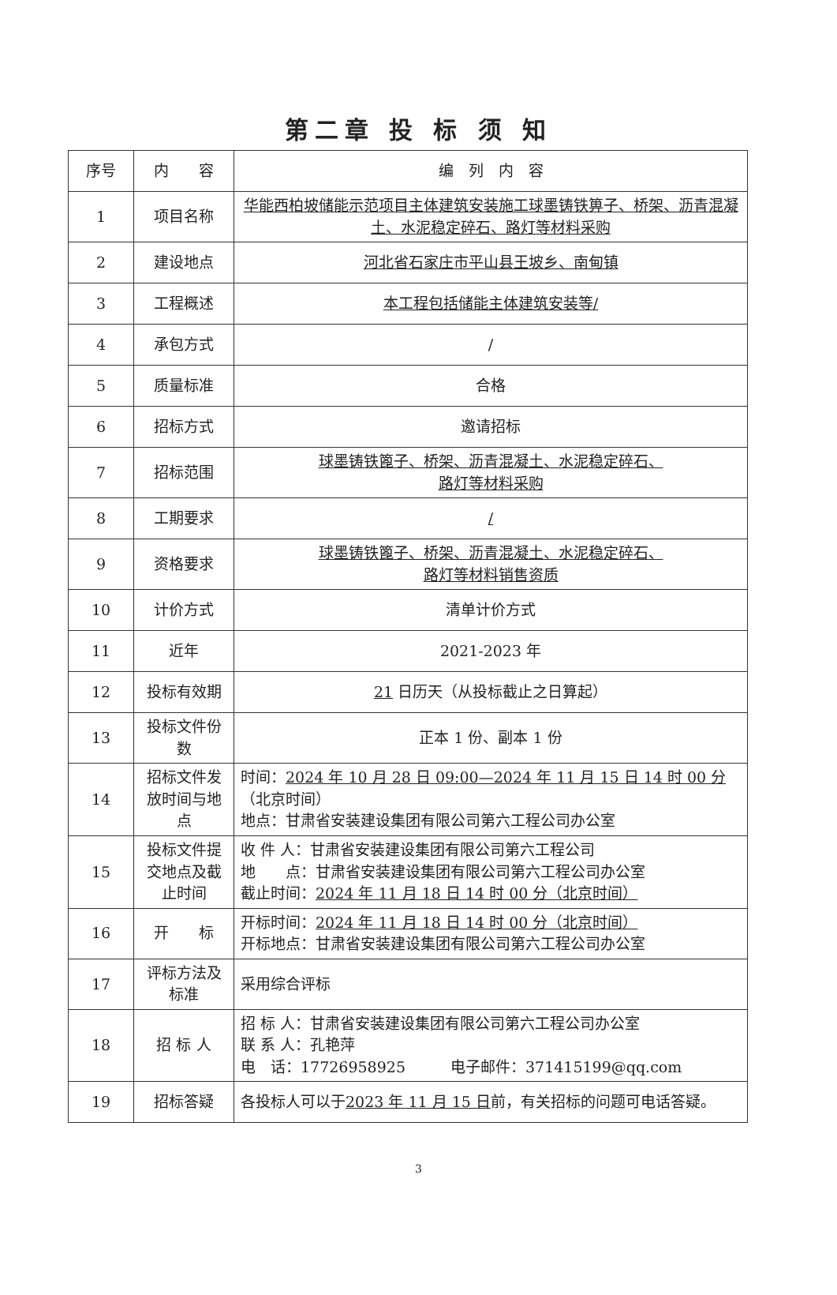第二章 投 标 须 知
| 序号 | 内 容 | 编 列 内 容 |
| --- | --- | --- |
| 1 | 项目名称 | 华能西柏坡储能示范项目主体建筑安装施工球墨铸铁箅子、桥架、沥青混凝土、水泥稳定碎石、路灯等材料采购 |
| 2 | 建设地点 | 河北省石家庄市平山县王坡乡、南甸镇 |
| 3 | 工程概述 | 本工程包括储能主体建筑安装等/ |
| 4 | 承包方式 | / |
| 5 | 质量标准 | 合格 |
| 6 | 招标方式 | 邀请招标 |
| 7 | 招标范围 | 球墨铸铁篦子、桥架、沥青混凝土、水泥稳定碎石、 路灯等材料采购 |
| 8 | 工期要求 | / |
| 9 | 资格要求 | 球墨铸铁篦子、桥架、沥青混凝土、水泥稳定碎石、 路灯等材料销售资质 |
| 10 | 计价方式 | 清单计价方式 |
| 11 | 近年 | 2021-2023 年 |
| 12 | 投标有效期 | 21 日历天（从投标截止之日算起） |
| 13 | 投标文件份数 | 正本 1 份、副本 1 份 |
| 14 | 招标文件发放时间与地点 | 时间： 2024 年 10 月 28 日 09:00—2024 年 11 月 15 日 14 时 00 分 （北京时间） 地点：甘肃省安装建设集团有限公司第六工程公司办公室 |
| 15 | 投标文件提交地点及截止时间 | 收 件 人：甘肃省安装建设集团有限公司第六工程公司 地 点：甘肃省安装建设集团有限公司第六工程公司办公室 截止时间： 2024 年 11 月 18 日 14 时 00 分（北京时间） |
| 16 | 开 标 | 开标时间： 2024 年 11 月 18 日 14 时 00 分（北京时间） 开标地点：甘肃省安装建设集团有限公司第六工程公司办公室 |
| 17 | 评标方法及标准 | 采用综合评标 |
| 18 | 招 标 人 | 招 标 人：甘肃省安装建设集团有限公司第六工程公司办公室 联 系 人：孔艳萍 电 话：17726958925 电子邮件：371415199@qq.com |
| 19 | 招标答疑 | 各投标人可以于 2023 年 11 月 15 日 前，有关招标的问题可电话答疑。 |
3